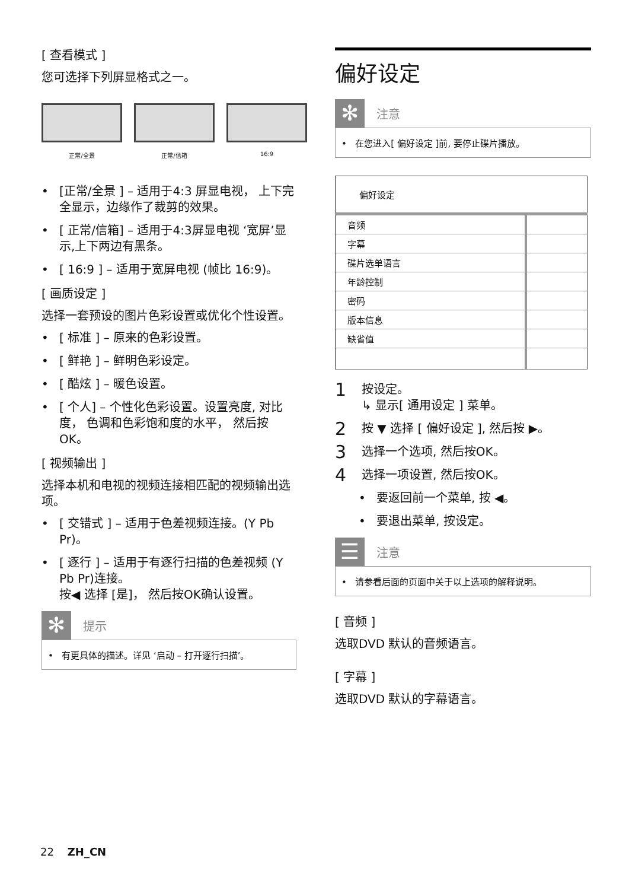[ 查看模式 ]
您可选择下列屏显格式之一。
正常/全景 正常/信箱 16:9
• [正常/全景 ] – 适用于4:3 屏显电视， 上下完全显示，边缘作了裁剪的效果。
• [ 正常/信箱] – 适用于4:3屏显电视 ‘宽屏’显示,上下两边有黑条。
• [ 16:9 ] – 适用于宽屏电视 (帧比 16:9)。
[ 画质设定 ]
选择一套预设的图片色彩设置或优化个性设置。
• [ 标准 ] – 原来的色彩设置。
• [ 鲜艳 ] – 鲜明色彩设定。
• [ 酷炫 ] – 暖色设置。
• [ 个人] – 个性化色彩设置。设置亮度, 对比度， 色调和色彩饱和度的水平， 然后按OK。
[ 视频输出 ]
选择本机和电视的视频连接相匹配的视频输出选项。
• [ 交错式 ] – 适用于色差视频连接。(Y Pb Pr)。
• [ 逐行 ] – 适用于有逐行扫描的色差视频 (Y Pb Pr)连接。
按◀ 选择 [是]， 然后按OK确认设置。
✻
提示
• 有更具体的描述。详见 ‘启动 – 打开逐行扫描’。
偏好设定
✻
注意
• 在您进入[ 偏好设定 ]前, 要停止碟片播放。
| 偏好设定 | |
| --- | --- |
| 音频 | |
| 字幕 | |
| 碟片选单语言 | |
| 年龄控制 | |
| 密码 | |
| 版本信息 | |
| 缺省值 | |
1 按设定。
↳ 显示[ 通用设定 ] 菜单。
2 按 ▼ 选择 [ 偏好设定 ], 然后按 ▶。
3 选择一个选项, 然后按OK。
4 选择一项设置, 然后按OK。
• 要返回前一个菜单, 按 ◀。
• 要退出菜单, 按设定。
☰
注意
• 请参看后面的页面中关于以上选项的解释说明。
[ 音频 ]
选取DVD 默认的音频语言。
[ 字幕 ]
选取DVD 默认的字幕语言。
22 ZH_CN